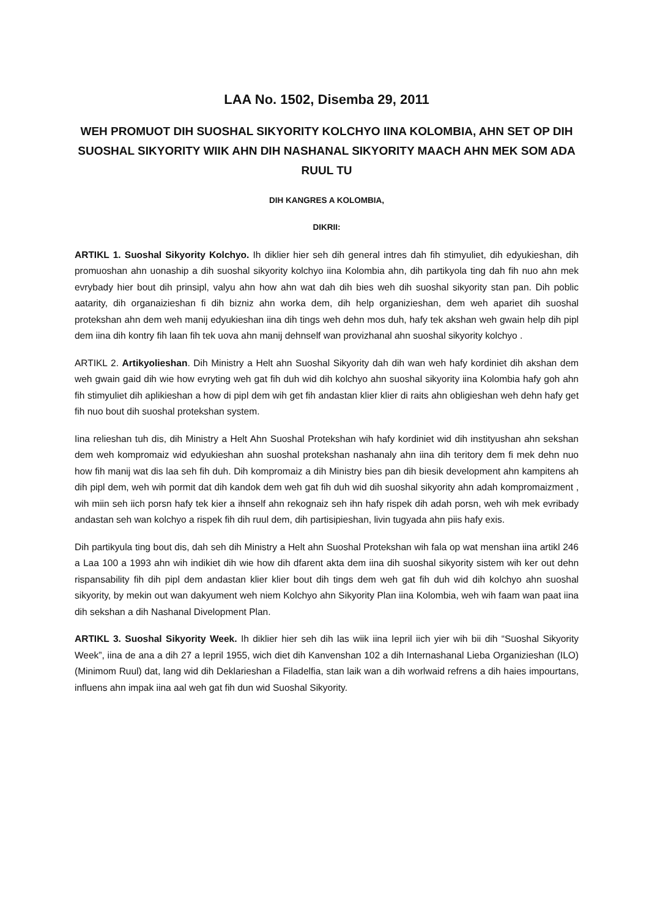LAA No. 1502, Disemba 29, 2011
WEH PROMUOT DIH SUOSHAL SIKYORITY KOLCHYO IINA KOLOMBIA, AHN SET OP DIH SUOSHAL SIKYORITY WIIK AHN DIH NASHANAL SIKYORITY MAACH AHN MEK SOM ADA RUUL TU
DIH KANGRES A KOLOMBIA,
DIKRII:
ARTIKL 1. Suoshal Sikyority Kolchyo. Ih diklier hier seh dih general intres dah fih stimyuliet, dih edyukieshan, dih promuoshan ahn uonaship a dih suoshal sikyority kolchyo iina Kolombia ahn, dih partikyola ting dah fih nuo ahn mek evrybady hier bout dih prinsipl, valyu ahn how ahn wat dah dih bies weh dih suoshal sikyority stan pan. Dih poblic aatarity, dih organaizieshan fi dih bizniz ahn worka dem, dih help organizieshan, dem weh apariet dih suoshal protekshan ahn dem weh manij edyukieshan iina dih tings weh dehn mos duh, hafy tek akshan weh gwain help dih pipl dem iina dih kontry fih laan fih tek uova ahn manij dehnself wan provizhanal ahn suoshal sikyority kolchyo .
ARTIKL 2. Artikyolieshan. Dih Ministry a Helt ahn Suoshal Sikyority dah dih wan weh hafy kordiniet dih akshan dem weh gwain gaid dih wie how evryting weh gat fih duh wid dih kolchyo ahn suoshal sikyority iina Kolombia hafy goh ahn fih stimyuliet dih aplikieshan a how di pipl dem wih get fih andastan klier klier di raits ahn obligieshan weh dehn hafy get fih nuo bout dih suoshal protekshan system.
Iina relieshan tuh dis, dih Ministry a Helt Ahn Suoshal Protekshan wih hafy kordiniet wid dih instityushan ahn sekshan dem weh kompromaiz wid edyukieshan ahn suoshal protekshan nashanaly ahn iina dih teritory dem fi mek dehn nuo how fih manij wat dis laa seh fih duh. Dih kompromaiz a dih Ministry bies pan dih biesik development ahn kampitens ah dih pipl dem, weh wih pormit dat dih kandok dem weh gat fih duh wid dih suoshal sikyority ahn adah kompromaizment , wih miin seh iich porsn hafy tek kier a ihnself ahn rekognaiz seh ihn hafy rispek dih adah porsn, weh wih mek evribady andastan seh wan kolchyo a rispek fih dih ruul dem, dih partisipieshan, livin tugyada ahn piis hafy exis.
Dih partikyula ting bout dis, dah seh dih Ministry a Helt ahn Suoshal Protekshan wih fala op wat menshan iina artikl 246 a Laa 100 a 1993 ahn wih indikiet dih wie how dih dfarent akta dem iina dih suoshal sikyority sistem wih ker out dehn rispansability fih dih pipl dem andastan klier klier bout dih tings dem weh gat fih duh wid dih kolchyo ahn suoshal sikyority, by mekin out wan dakyument weh niem Kolchyo ahn Sikyority Plan iina Kolombia, weh wih faam wan paat iina dih sekshan a dih Nashanal Divelopment Plan.
ARTIKL 3. Suoshal Sikyority Week. Ih diklier hier seh dih las wiik iina Iepril iich yier wih bii dih “Suoshal Sikyority Week”, iina de ana a dih 27 a Iepril 1955, wich diet dih Kanvenshan 102 a dih Internashanal Lieba Organizieshan (ILO) (Minimom Ruul) dat, lang wid dih Deklarieshan a Filadelfia, stan laik wan a dih worlwaid refrens a dih haies impourtans, influens ahn impak iina aal weh gat fih dun wid Suoshal Sikyority.